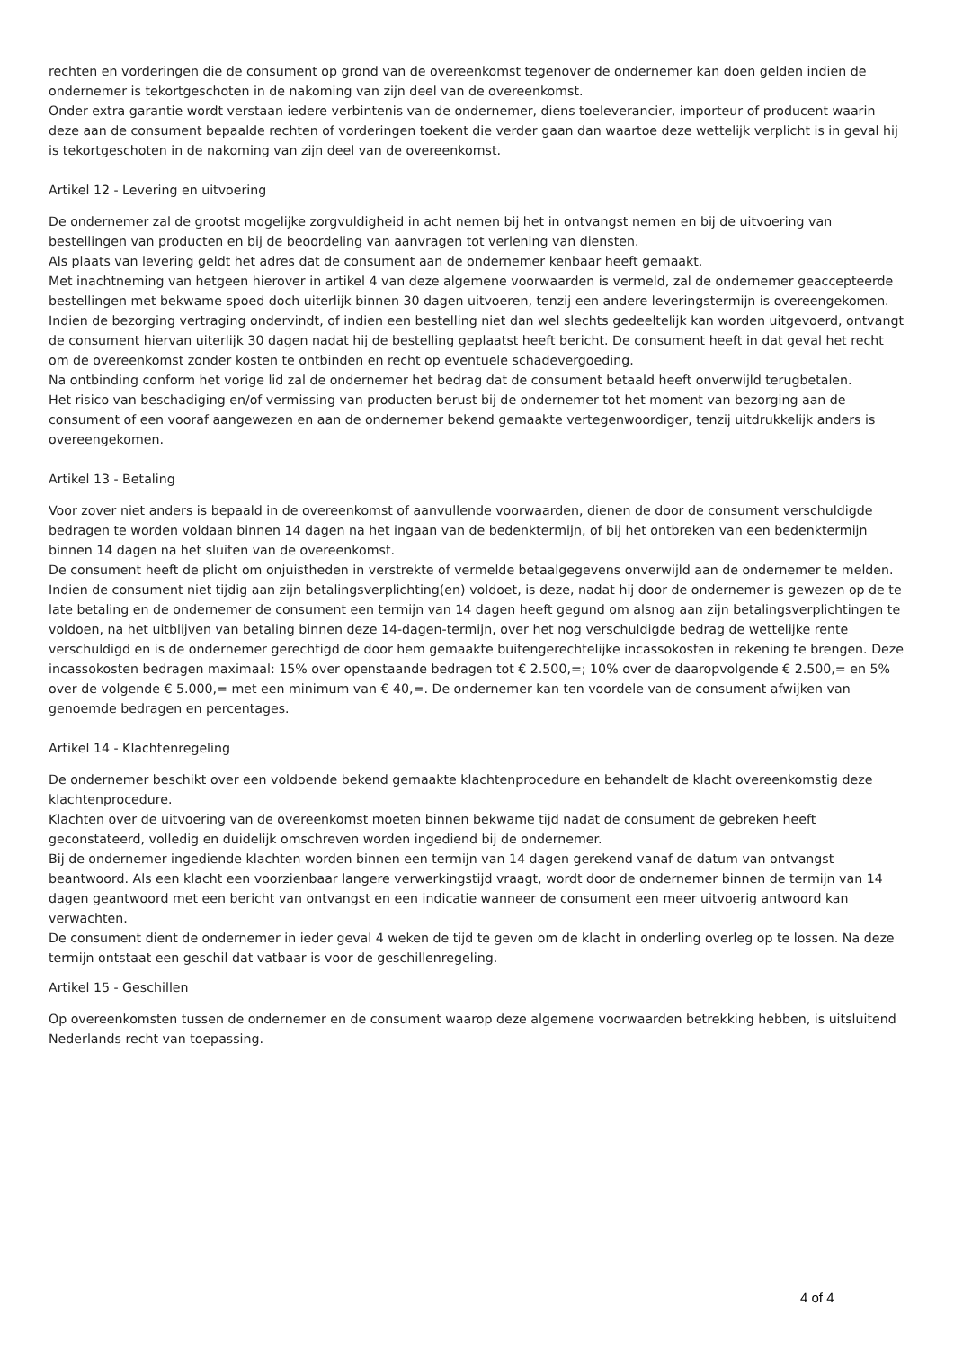rechten en vorderingen die de consument op grond van de overeenkomst tegenover de ondernemer kan doen gelden indien de ondernemer is tekortgeschoten in de nakoming van zijn deel van de overeenkomst.
Onder extra garantie wordt verstaan iedere verbintenis van de ondernemer, diens toeleverancier, importeur of producent waarin deze aan de consument bepaalde rechten of vorderingen toekent die verder gaan dan waartoe deze wettelijk verplicht is in geval hij is tekortgeschoten in de nakoming van zijn deel van de overeenkomst.
Artikel 12 - Levering en uitvoering
De ondernemer zal de grootst mogelijke zorgvuldigheid in acht nemen bij het in ontvangst nemen en bij de uitvoering van bestellingen van producten en bij de beoordeling van aanvragen tot verlening van diensten.
Als plaats van levering geldt het adres dat de consument aan de ondernemer kenbaar heeft gemaakt.
Met inachtneming van hetgeen hierover in artikel 4 van deze algemene voorwaarden is vermeld, zal de ondernemer geaccepteerde bestellingen met bekwame spoed doch uiterlijk binnen 30 dagen uitvoeren, tenzij een andere leveringstermijn is overeengekomen. Indien de bezorging vertraging ondervindt, of indien een bestelling niet dan wel slechts gedeeltelijk kan worden uitgevoerd, ontvangt de consument hiervan uiterlijk 30 dagen nadat hij de bestelling geplaatst heeft bericht. De consument heeft in dat geval het recht om de overeenkomst zonder kosten te ontbinden en recht op eventuele schadevergoeding.
Na ontbinding conform het vorige lid zal de ondernemer het bedrag dat de consument betaald heeft onverwijld terugbetalen.
Het risico van beschadiging en/of vermissing van producten berust bij de ondernemer tot het moment van bezorging aan de consument of een vooraf aangewezen en aan de ondernemer bekend gemaakte vertegenwoordiger, tenzij uitdrukkelijk anders is overeengekomen.
Artikel 13 - Betaling
Voor zover niet anders is bepaald in de overeenkomst of aanvullende voorwaarden, dienen de door de consument verschuldigde bedragen te worden voldaan binnen 14 dagen na het ingaan van de bedenktermijn, of bij het ontbreken van een bedenktermijn binnen 14 dagen na het sluiten van de overeenkomst.
De consument heeft de plicht om onjuistheden in verstrekte of vermelde betaalgegevens onverwijld aan de ondernemer te melden.
Indien de consument niet tijdig aan zijn betalingsverplichting(en) voldoet, is deze, nadat hij door de ondernemer is gewezen op de te late betaling en de ondernemer de consument een termijn van 14 dagen heeft gegund om alsnog aan zijn betalingsverplichtingen te voldoen, na het uitblijven van betaling binnen deze 14-dagen-termijn, over het nog verschuldigde bedrag de wettelijke rente verschuldigd en is de ondernemer gerechtigd de door hem gemaakte buitengerechtelijke incassokosten in rekening te brengen. Deze incassokosten bedragen maximaal: 15% over openstaande bedragen tot € 2.500,=; 10% over de daaropvolgende € 2.500,= en 5% over de volgende € 5.000,= met een minimum van € 40,=. De ondernemer kan ten voordele van de consument afwijken van genoemde bedragen en percentages.
Artikel 14 - Klachtenregeling
De ondernemer beschikt over een voldoende bekend gemaakte klachtenprocedure en behandelt de klacht overeenkomstig deze klachtenprocedure.
Klachten over de uitvoering van de overeenkomst moeten binnen bekwame tijd nadat de consument de gebreken heeft geconstateerd, volledig en duidelijk omschreven worden ingediend bij de ondernemer.
Bij de ondernemer ingediende klachten worden binnen een termijn van 14 dagen gerekend vanaf de datum van ontvangst beantwoord. Als een klacht een voorzienbaar langere verwerkingstijd vraagt, wordt door de ondernemer binnen de termijn van 14 dagen geantwoord met een bericht van ontvangst en een indicatie wanneer de consument een meer uitvoerig antwoord kan verwachten.
De consument dient de ondernemer in ieder geval 4 weken de tijd te geven om de klacht in onderling overleg op te lossen. Na deze termijn ontstaat een geschil dat vatbaar is voor de geschillenregeling.
Artikel 15 - Geschillen
Op overeenkomsten tussen de ondernemer en de consument waarop deze algemene voorwaarden betrekking hebben, is uitsluitend Nederlands recht van toepassing.
4 of 4